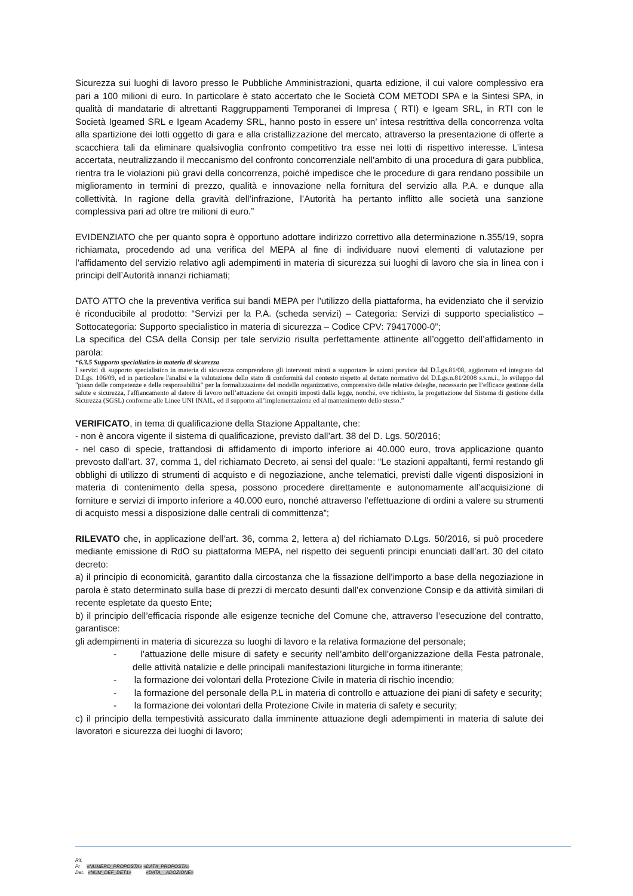Sicurezza sui luoghi di lavoro presso le Pubbliche Amministrazioni, quarta edizione, il cui valore complessivo era pari a 100 milioni di euro. In particolare è stato accertato che le Società COM METODI SPA e la Sintesi SPA, in qualità di mandatarie di altrettanti Raggruppamenti Temporanei di Impresa ( RTI) e Igeam SRL, in RTI con le Società Igeamed SRL e Igeam Academy SRL, hanno posto in essere un’ intesa restrittiva della concorrenza volta alla spartizione dei lotti oggetto di gara e alla cristallizzazione del mercato, attraverso la presentazione di offerte a scacchiera tali da eliminare qualsivoglia confronto competitivo tra esse nei lotti di rispettivo interesse. L’intesa accertata, neutralizzando il meccanismo del confronto concorrenziale nell’ambito di una procedura di gara pubblica, rientra tra le violazioni più gravi della concorrenza, poiché impedisce che le procedure di gara rendano possibile un miglioramento in termini di prezzo, qualità e innovazione nella fornitura del servizio alla P.A. e dunque alla collettività. In ragione della gravità dell’infrazione, l’Autorità ha pertanto inflitto alle società una sanzione complessiva pari ad oltre tre milioni di euro.”
EVIDENZIATO che per quanto sopra è opportuno adottare indirizzo correttivo alla determinazione n.355/19, sopra richiamata, procedendo ad una verifica del MEPA al fine di individuare nuovi elementi di valutazione per l’affidamento del servizio relativo agli adempimenti in materia di sicurezza sui luoghi di lavoro che sia in linea con i principi dell’Autorità innanzi richiamati;
DATO ATTO che la preventiva verifica sui bandi MEPA per l’utilizzo della piattaforma, ha evidenziato che il servizio è riconducibile al prodotto: “Servizi per la P.A. (scheda servizi) – Categoria: Servizi di supporto specialistico – Sottocategoria: Supporto specialistico in materia di sicurezza – Codice CPV: 79417000-0”;
La specifica del CSA della Consip per tale servizio risulta perfettamente attinente all’oggetto dell’affidamento in parola:
“6.3.5 Supporto specialistico in materia di sicurezza
I servizi di supporto specialistico in materia di sicurezza comprendono gli interventi mirati a supportare le azioni previste dal D.Lgs.81/08, aggiornato ed integrato dal D.Lgs. 106/09, ed in particolare l'analisi e la valutazione dello stato di conformità del contesto rispetto al dettato normativo del D.Lgs.n.81/2008 s.s.m.i., lo sviluppo del "piano delle competenze e delle responsabilità" per la formalizzazione del modello organizzativo, comprensivo delle relative deleghe, necessario per l’efficace gestione della salute e sicurezza, l'affiancamento al datore di lavoro nell’attuazione dei compiti imposti dalla legge, nonché, ove richiesto, la progettazione del Sistema di gestione della Sicurezza (SGSL) conforme alle Linee UNI INAIL, ed il supporto all’implementazione ed al mantenimento dello stesso.”
VERIFICATO, in tema di qualificazione della Stazione Appaltante, che:
- non è ancora vigente il sistema di qualificazione, previsto dall’art. 38 del D. Lgs. 50/2016;
- nel caso di specie, trattandosi di affidamento di importo inferiore ai 40.000 euro, trova applicazione quanto prevosto dall’art. 37, comma 1, del richiamato Decreto, ai sensi del quale: “Le stazioni appaltanti, fermi restando gli obblighi di utilizzo di strumenti di acquisto e di negoziazione, anche telematici, previsti dalle vigenti disposizioni in materia di contenimento della spesa, possono procedere direttamente e autonomamente all’acquisizione di forniture e servizi di importo inferiore a 40.000 euro, nonché attraverso l’effettuazione di ordini a valere su strumenti di acquisto messi a disposizione dalle centrali di committenza”;
RILEVATO che, in applicazione dell’art. 36, comma 2, lettera a) del richiamato D.Lgs. 50/2016, si può procedere mediante emissione di RdO su piattaforma MEPA, nel rispetto dei seguenti principi enunciati dall’art. 30 del citato decreto:
a) il principio di economicità, garantito dalla circostanza che la fissazione dell’importo a base della negoziazione in parola è stato determinato sulla base di prezzi di mercato desunti dall’ex convenzione Consip e da attività similari di recente espletate da questo Ente;
b) il principio dell’efficacia risponde alle esigenze tecniche del Comune che, attraverso l’esecuzione del contratto, garantisce:
gli adempimenti in materia di sicurezza su luoghi di lavoro e la relativa formazione del personale;
- l’attuazione delle misure di safety e security nell’ambito dell’organizzazione della Festa patronale, delle attività natalizie e delle principali manifestazioni liturgiche in forma itinerante;
- la formazione dei volontari della Protezione Civile in materia di rischio incendio;
- la formazione del personale della P.L in materia di controllo e attuazione dei piani di safety e security;
- la formazione dei volontari della Protezione Civile in materia di safety e security;
c) il principio della tempestività assicurato dalla imminente attuazione degli adempimenti in materia di salute dei lavoratori e sicurezza dei luoghi di lavoro;
Rif.
Pr «NUMERO_PROPOSTA» «DATA_PROPOSTA»
Det. «NUM_DEF_DET1» «DATA__ADOZIONE»